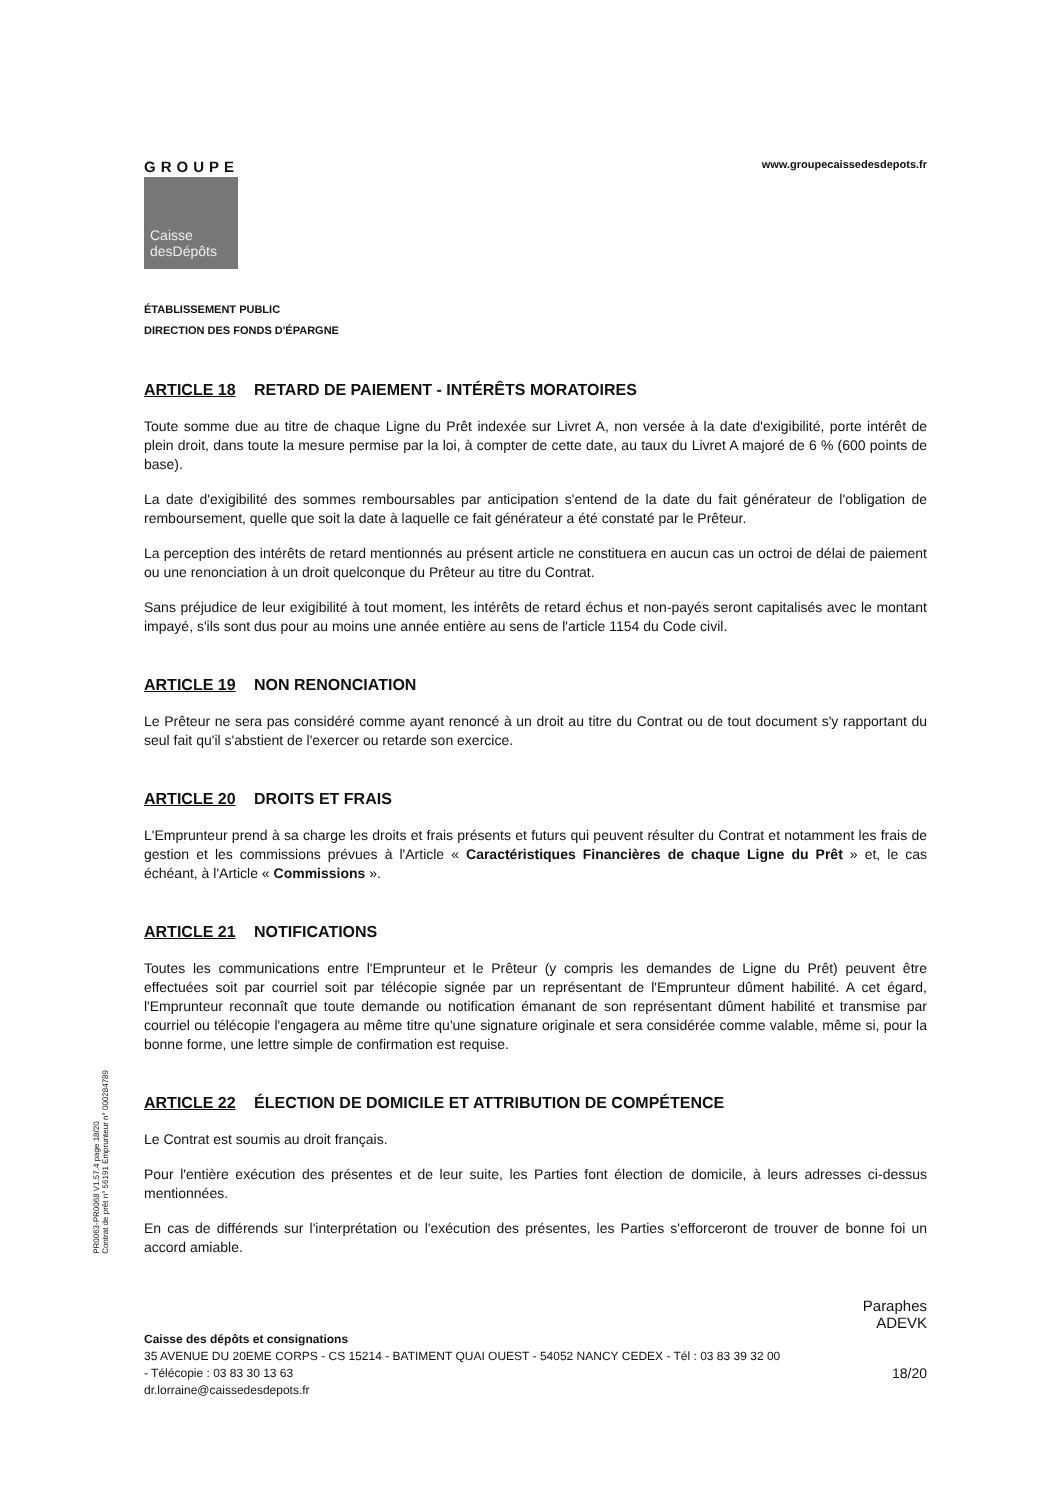GROUPE
Caisse
desDépôts
www.groupecaissedesdepots.fr
ÉTABLISSEMENT PUBLIC
DIRECTION DES FONDS D'ÉPARGNE
ARTICLE 18 RETARD DE PAIEMENT - INTÉRÊTS MORATOIRES
Toute somme due au titre de chaque Ligne du Prêt indexée sur Livret A, non versée à la date d'exigibilité, porte intérêt de plein droit, dans toute la mesure permise par la loi, à compter de cette date, au taux du Livret A majoré de 6 % (600 points de base).
La date d'exigibilité des sommes remboursables par anticipation s'entend de la date du fait générateur de l'obligation de remboursement, quelle que soit la date à laquelle ce fait générateur a été constaté par le Prêteur.
La perception des intérêts de retard mentionnés au présent article ne constituera en aucun cas un octroi de délai de paiement ou une renonciation à un droit quelconque du Prêteur au titre du Contrat.
Sans préjudice de leur exigibilité à tout moment, les intérêts de retard échus et non-payés seront capitalisés avec le montant impayé, s'ils sont dus pour au moins une année entière au sens de l'article 1154 du Code civil.
ARTICLE 19 NON RENONCIATION
Le Prêteur ne sera pas considéré comme ayant renoncé à un droit au titre du Contrat ou de tout document s'y rapportant du seul fait qu'il s'abstient de l'exercer ou retarde son exercice.
ARTICLE 20 DROITS ET FRAIS
L'Emprunteur prend à sa charge les droits et frais présents et futurs qui peuvent résulter du Contrat et notamment les frais de gestion et les commissions prévues à l'Article « Caractéristiques Financières de chaque Ligne du Prêt » et, le cas échéant, à l'Article « Commissions ».
ARTICLE 21 NOTIFICATIONS
Toutes les communications entre l'Emprunteur et le Prêteur (y compris les demandes de Ligne du Prêt) peuvent être effectuées soit par courriel soit par télécopie signée par un représentant de l'Emprunteur dûment habilité. A cet égard, l'Emprunteur reconnaît que toute demande ou notification émanant de son représentant dûment habilité et transmise par courriel ou télécopie l'engagera au même titre qu'une signature originale et sera considérée comme valable, même si, pour la bonne forme, une lettre simple de confirmation est requise.
ARTICLE 22 ÉLECTION DE DOMICILE ET ATTRIBUTION DE COMPÉTENCE
Le Contrat est soumis au droit français.
Pour l'entière exécution des présentes et de leur suite, les Parties font élection de domicile, à leurs adresses ci-dessus mentionnées.
En cas de différends sur l'interprétation ou l'exécution des présentes, les Parties s'efforceront de trouver de bonne foi un accord amiable.
Paraphes
ADEVK
Caisse des dépôts et consignations
35 AVENUE DU 20EME CORPS - CS 15214 - BATIMENT QUAI OUEST - 54052 NANCY CEDEX - Tél : 03 83 39 32 00
- Télécopie : 03 83 30 13 63 18/20
dr.lorraine@caissedesdepots.fr
PR0063-PR0068 V1.57.4 page 18/20
Contrat de prêt n° 56191 Emprunteur n° 000284789